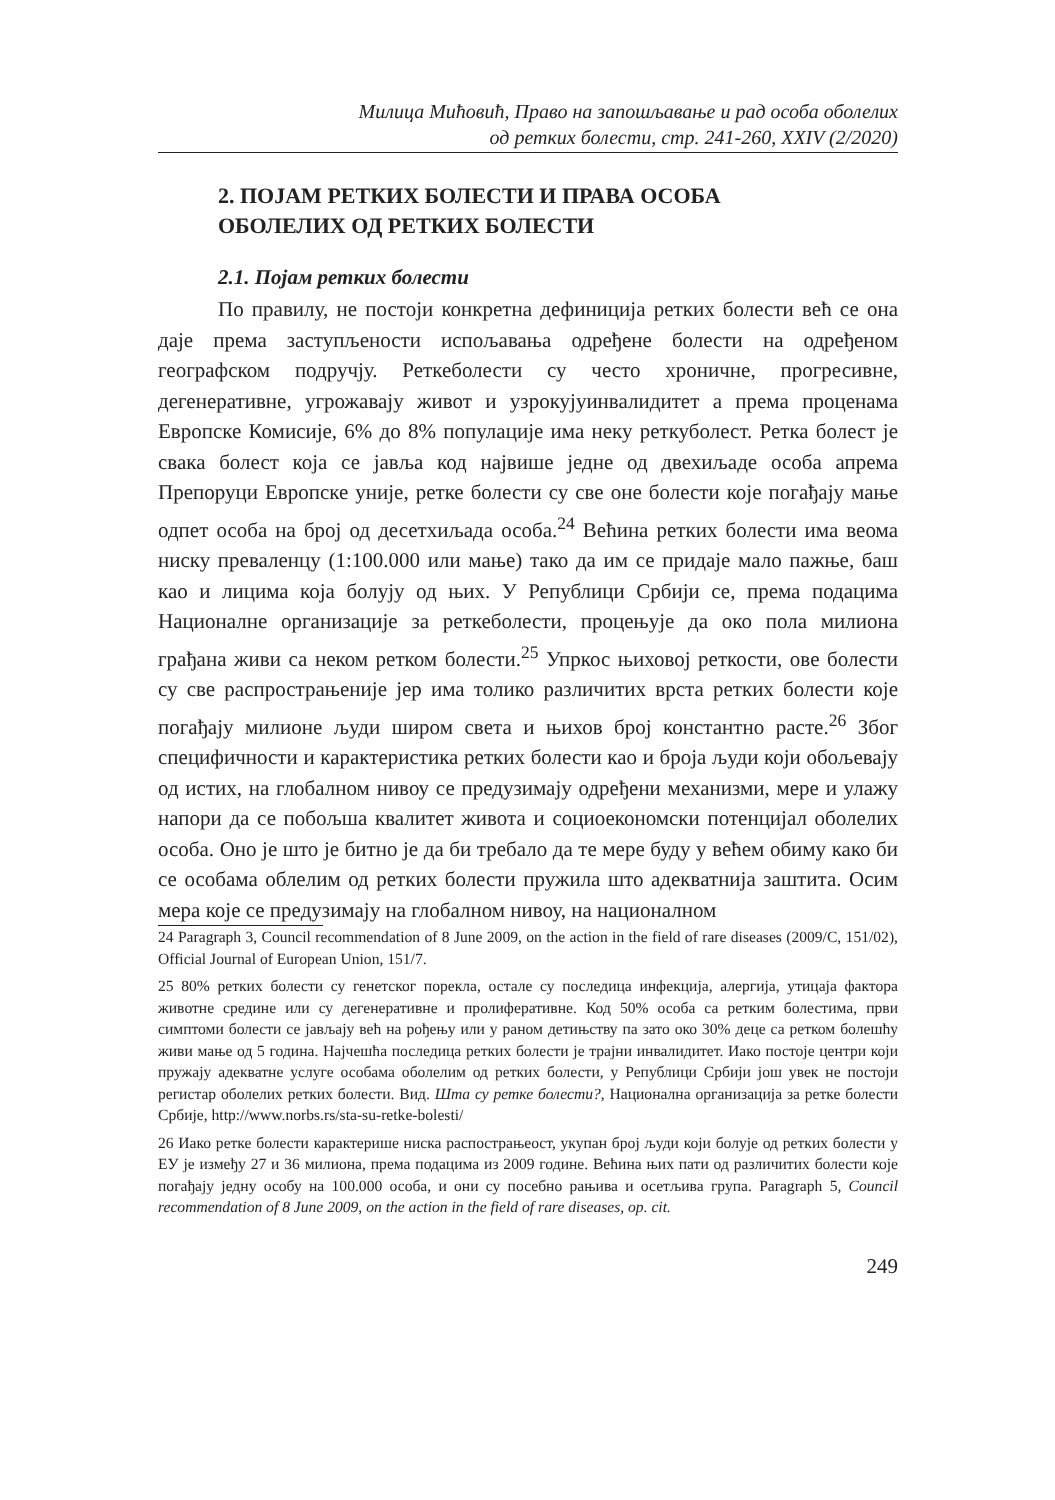Милица Мићовић, Право на запошљавање и рад особа оболелих
од ретких болести, стр. 241-260, XXIV (2/2020)
2. ПОЈАМ РЕТКИХ БОЛЕСТИ И ПРАВА ОСОБА
ОБОЛЕЛИХ ОД РЕТКИХ БОЛЕСТИ
2.1. Појам ретких болести
По правилу, не постоји конкретна дефиниција ретких болести већ се она даје према заступљености испољавања одређене болести на одређеном географском подручју. Реткеболести су често хроничне, прогресивне, дегенеративне, угрожавају живот и узрокујуинвалидитет а према проценама Европске Комисије, 6% до 8% популације има неку реткуболест. Ретка болест је свака болест која се јавља код највише једне од двехиљаде особа апрема Препоруци Европске уније, ретке болести су све оне болести које погађају мање одпет особа на број од десетхиљада особа.<sup>24</sup> Већина ретких болести има веома ниску преваленцу (1:100.000 или мање) тако да им се придаје мало пажње, баш као и лицима која болују од њих. У Републици Србији се, према подацима Националне организације за реткеболести, процењује да око пола милиона грађана живи са неком ретком болести.<sup>25</sup> Упркос њиховој реткости, ове болести су све распрострањеније јер има толико различитих врста ретких болести које погађају милионе људи широм света и њихов број константно расте.<sup>26</sup> Због специфичности и карактеристика ретких болести као и броја људи који обољевају од истих, на глобалном нивоу се предузимају одређени механизми, мере и улажу напори да се побољша квалитет живота и социоекономски потенцијал оболелих особа. Оно је што је битно је да би требало да те мере буду у већем обиму како би се особама облелим од ретких болести пружила што адекватнија заштита. Осим мера које се предузимају на глобалном нивоу, на националном
24 Paragraph 3, Council recommendation of 8 June 2009, on the action in the field of rare diseases (2009/C, 151/02), Official Journal of European Union, 151/7.
25 80% ретких болести су генетског порекла, остале су последица инфекција, алергија, утицаја фактора животне средине или су дегенеративне и пролиферативне. Код 50% особа са ретким болестима, први симптоми болести се јављају већ на рођењу или у раном детињству па зато око 30% деце са ретком болешћу живи мање од 5 година. Најчешћа последица ретких болести је трајни инвалидитет. Иако постоје центри који пружају адекватне услуге особама оболелим од ретких болести, у Републици Србији још увек не постоји регистар оболелих ретких болести. Вид. Шта су ретке болести?, Национална организација за ретке болести Србије, http://www.norbs.rs/sta-su-retke-bolesti/
26 Иако ретке болести карактерише ниска распострањеост, укупан број људи који болује од ретких болести у ЕУ је између 27 и 36 милиона, према подацима из 2009 године. Већина њих пати од различитих болести које погађају једну особу на 100.000 особа, и они су посебно рањива и осетљива група. Paragraph 5, Council recommendation of 8 June 2009, on the action in the field of rare diseases, op. cit.
249